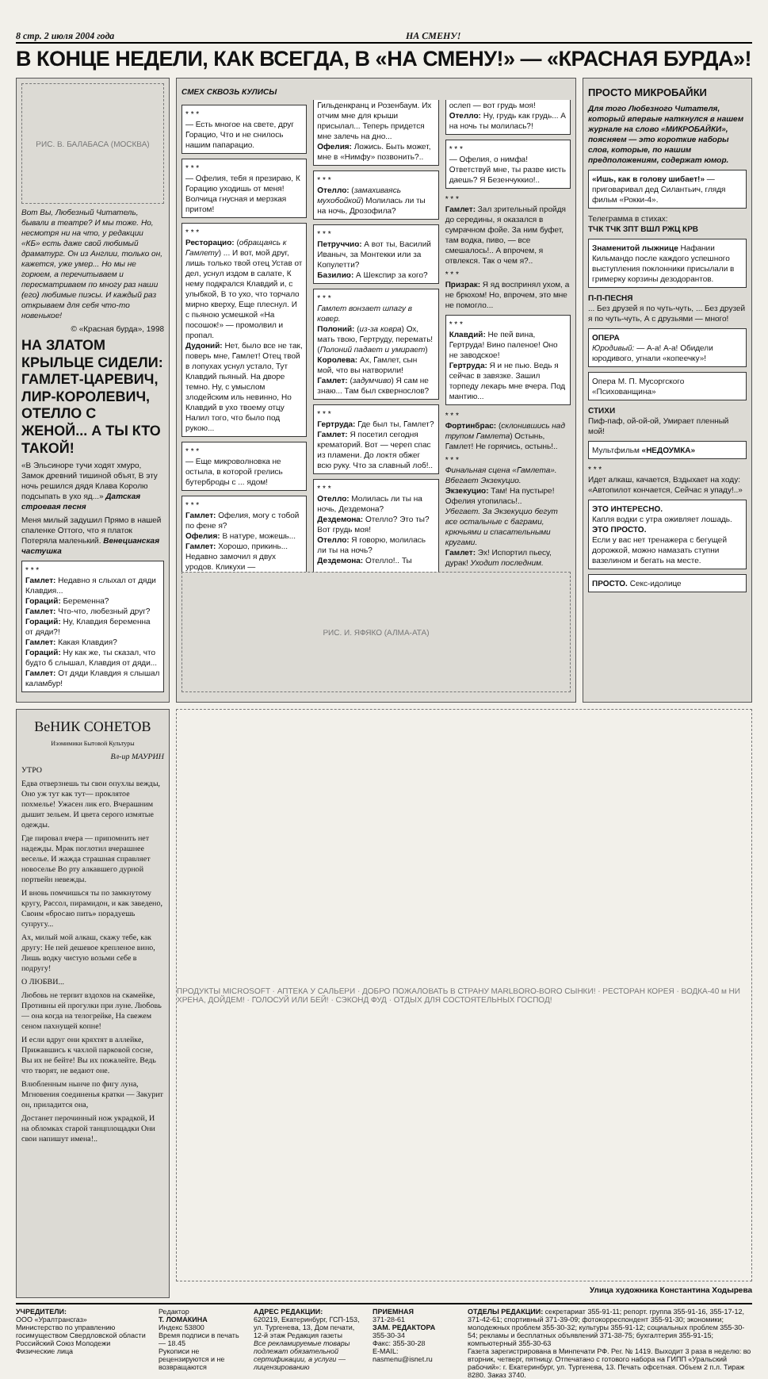8 стр. 2 июля 2004 года НА СМЕНУ!
В КОНЦЕ НЕДЕЛИ, КАК ВСЕГДА, В «НА СМЕНУ!» — «КРАСНАЯ БУРДА»!
РИС. В. БАЛАБАСА (МОСКВА)
Вот Вы, Любезный Читатель, бывали в театре? И мы тоже. Но, несмотря ни на что, у редакции «КБ» есть даже свой любимый драматург. Он из Англии, только он, кажется, уже умер... Но мы не горюем, а перечитываем и пересматриваем по многу раз наши (его) любимые пиэсы. И каждый раз открываем для себя что-то новенькое!
© «Красная бурда», 1998
НА ЗЛАТОМ КРЫЛЬЦЕ СИДЕЛИ: ГАМЛЕТ-ЦАРЕВИЧ, ЛИР-КОРОЛЕВИЧ, ОТЕЛЛО С ЖЕНОЙ... А ТЫ КТО ТАКОЙ!
«В Эльсиноре тучи ходят хмуро, Замок древний тишиной объят, В эту ночь решился дядя Клава Королю подсыпать в ухо яд...» Датская строевая песня
Меня милый задушил Прямо в нашей спаленке Оттого, что я платок Потеряла маленький. Венецианская частушка
* * *
Гамлет: Недавно я слыхал от дяди Клавдия...
Гораций: Беременна?
Гамлет: Что-что, любезный друг?
Гораций: Ну, Клавдия беременна от дяди?!
Гамлет: Какая Клавдия?
Гораций: Ну как же, ты сказал, что будто б слышал, Клавдия от дяди...
Гамлет: От дяди Клавдия я слышал каламбур!
СМЕХ СКВОЗЬ КУЛИСЫ
* * *
— Есть многое на свете, друг Горацио, Что и не снилось нашим папарацио.
* * *
— Офелия, тебя я презираю, К Горацию уходишь от меня! Волчица гнусная и мерзкая притом!
* * *
Ресторацио: (обращаясь к Гамлету) ... И вот, мой друг, лишь только твой отец Устав от дел, уснул издом в салате, К нему подкрался Клавдий и, с улыбкой, В то ухо, что торчало мирно кверху, Еще плеснул. И с пьяною усмешкой «На посошок!» — промолвил и пропал.
Дудоний: Нет, было все не так, поверь мне, Гамлет! Отец твой в лопухах уснул устало, Тут Клавдий пьяный. На дворе темно. Ну, с умыслом злодейским иль невинно, Но Клавдий в ухо твоему отцу Налил того, что было под рукою...
* * *
— Еще микроволновка не остыла, в которой грелись бутерброды с ... ядом!
* * *
Гамлет: Офелия, могу с тобой по фене я?
Офелия: В натуре, можешь...
Гамлет: Хорошо, прикинь... Недавно замочил я двух уродов. Кликухи — Гильденкранц и Розенбаум. Их отчим мне для крыши присылал... Теперь придется мне залечь на дно...
Офелия: Ложись. Быть может, мне в «Нимфу» позвонить?..
* * *
Отелло: (замахиваясь мухобойкой) Молилась ли ты на ночь, Дрозофила?
* * *
Петруччио: А вот ты, Василий Иваныч, за Монтекки или за Копулетти?
Базилио: А Шекспир за кого?
* * *
Гамлет вонзает шпагу в ковер.
Полоний: (из-за ковра) Ох, мать твою, Гертруду, перемать! (Полоний падает и умирает)
Королева: Ах, Гамлет, сын мой, что вы натворили!
Гамлет: (задумчиво) Я сам не знаю... Там был сквернослов?
* * *
Гертруда: Где был ты, Гамлет?
Гамлет: Я посетил сегодня крематорий. Вот — череп спас из пламени. До локтя обжег всю руку. Что за славный лоб!..
* * *
Отелло: Молилась ли ты на ночь, Дездемона?
Дездемона: Отелло? Это ты? Вот грудь моя!
Отелло: Я говорю, молилась ли ты на ночь?
Дездемона: Отелло!.. Ты ослеп — вот грудь моя!
Отелло: Ну, грудь как грудь... А на ночь ты молилась?!
* * *
— Офелия, о нимфа! Ответствуй мне, ты разве кисть даешь? Я Безенчуккио!..
* * *
Гамлет: Зал зрительный пройдя до середины, я оказался в сумрачном фойе. За ним буфет, там водка, пиво, — все смешалось!.. А впрочем, я отвлекся. Так о чем я?..
* * *
Призрак: Я яд воспринял ухом, а не брюхом! Но, впрочем, это мне не помогло...
* * *
Клавдий: Не пей вина, Гертруда! Вино паленое! Оно не заводское!
Гертруда: Я и не пью. Ведь я сейчас в завязке. Зашил торпеду лекарь мне вчера. Под мантию...
* * *
Фортинбрас: (склонившись над трупом Гамлета) Остынь, Гамлет! Не горячись, остынь!..
* * *
Финальная сцена «Гамлета». Вбегает Экзекуцио.
Экзекуцио: Там! На пустыре! Офелия утопилась!..
Убегает. За Экзекуцио бегут все остальные с баграми, крючьями и спасательными кругами.
Гамлет: Эх! Испортил пьесу, дурак! Уходит последним.
РИС. И. ЯФЯКО (АЛМА-АТА)
ПРОСТО МИКРОБАЙКИ
Для того Любезного Читателя, который впервые наткнулся в нашем журнале на слово «МИКРОБАЙКИ», поясняем — это короткие наборы слов, которые, по нашим предположениям, содержат юмор.
«Ишь, как в голову шибает!» — приговаривал дед Силантьич, глядя фильм «Рокки-4».
Телеграмма в стихах:
ТЧК ТЧК ЗПТ ВШЛ РЖЦ КРВ
Знаменитой лыжнице Нафании Кильмандо после каждого успешного выступления поклонники присылали в гримерку корзины дезодорантов.
П-П-ПЕСНЯ
... Без друзей я по чуть-чуть, ... Без друзей я по чуть-чуть, А с друзьями — много!
ОПЕРА
Юродивый: — А-а! А-а! Обидели юродивого, угнали «копеечку»!
Опера М. П. Мусоргского «Психованщина»
СТИХИ
Пиф-паф, ой-ой-ой, Умирает пленный мой!
Мультфильм «НЕДОУМКА»
* * *
Идет алкаш, качается, Вздыхает на ходу: «Автопилот кончается, Сейчас я упаду!..»
ЭТО ИНТЕРЕСНО.
Капля водки с утра оживляет лошадь.
ЭТО ПРОСТО.
Если у вас нет тренажера с бегущей дорожкой, можно намазать ступни вазелином и бегать на месте.
ПРОСТО. Секс-идолице
ВеНИК СОНЕТОВ
Изомимики Бытовой Культуры
Вл-ир МАУРИН
УТРО
Едва отверзнешь ты свои опухлы вежды, Оно уж тут как тут— проклятое похмелье! Ужасен лик его. Вчерашним дышит зельем. И цвета серого измятые одежды.
Где пировал вчера — припомнить нет надежды. Мрак поглотил вчерашнее веселье. И жажда страшная справляет новоселье Во рту алкавшего дурной портвейн невежды.
И вновь помчишься ты по замкнутому кругу, Рассол, пирамидон, и как заведено, Своим «бросаю пить» порадуешь супругу...
Ах, милый мой алкаш, скажу тебе, как другу: Не пей дешевое крепленое вино, Лишь водку чистую возьми себе в подругу!
О ЛЮБВИ...
Любовь не терпит вздохов на скамейке, Противны ей прогулки при луне. Любовь — она когда на телогрейке, На свежем сеном пахнущей копне!
И если вдруг они кряхтят в аллейке, Прижавшись к чахлой парковой сосне, Вы их не бейте! Вы их пожалейте. Ведь что творят, не ведают оне.
Влюбленным нынче по фигу луна, Мгновения соединенья кратки — Закурит он, приладится она,
Достанет перочинный нож украдкой, И на обломках старой танцплощадки Они свои напишут имена!..
ПРОДУКТЫ MICROSOFT · АПТЕКА У САЛЬЕРИ · ДОБРО ПОЖАЛОВАТЬ В СТРАНУ MARLBORO-BORO СЫНКИ! · РЕСТОРАН КОРЕЯ · ВОДКА-40 м НИ ХРЕНА, ДОЙДЕМ! · ГОЛОСУЙ ИЛИ БЕЙ! · СЭКОНД ФУД · ОТДЫХ ДЛЯ СОСТОЯТЕЛЬНЫХ ГОСПОД!
Улица художника Константина Ходырева
УЧРЕДИТЕЛИ:
ООО «Уралтрансгаз»
Министерство по управлению госимуществом Свердловской области
Российский Союз Молодежи
Физические лица
Редактор
Т. ЛОМАКИНА
Индекс 53800
Время подписи в печать — 18.45
Рукописи не рецензируются и не возвращаются
АДРЕС РЕДАКЦИИ:
620219, Екатеринбург, ГСП-153, ул. Тургенева, 13, Дом печати, 12-й этаж Редакция газеты
Все рекламируемые товары подлежат обязательной сертификации, а услуги — лицензированию
ПРИЕМНАЯ
371-28-61
ЗАМ. РЕДАКТОРА
355-30-34
Факс: 355-30-28
E-MAIL: nasmenu@isnet.ru
ОТДЕЛЫ РЕДАКЦИИ: секретариат 355-91-11; репорт. группа 355-91-16, 355-17-12, 371-42-61; спортивный 371-39-09; фотокорреспондент 355-91-30; экономики; молодежных проблем 355-30-32; культуры 355-91-12; социальных проблем 355-30-54; рекламы и бесплатных объявлений 371-38-75; бухгалтерия 355-91-15; компьютерный 355-30-63
Газета зарегистрирована в Минпечати РФ. Рег. № 1419. Выходит 3 раза в неделю: во вторник, четверг, пятницу. Отпечатано с готового набора на ГИПП «Уральский рабочий»: г. Екатеринбург, ул. Тургенева, 13. Печать офсетная. Объем 2 п.л. Тираж 8280. Заказ 3740.